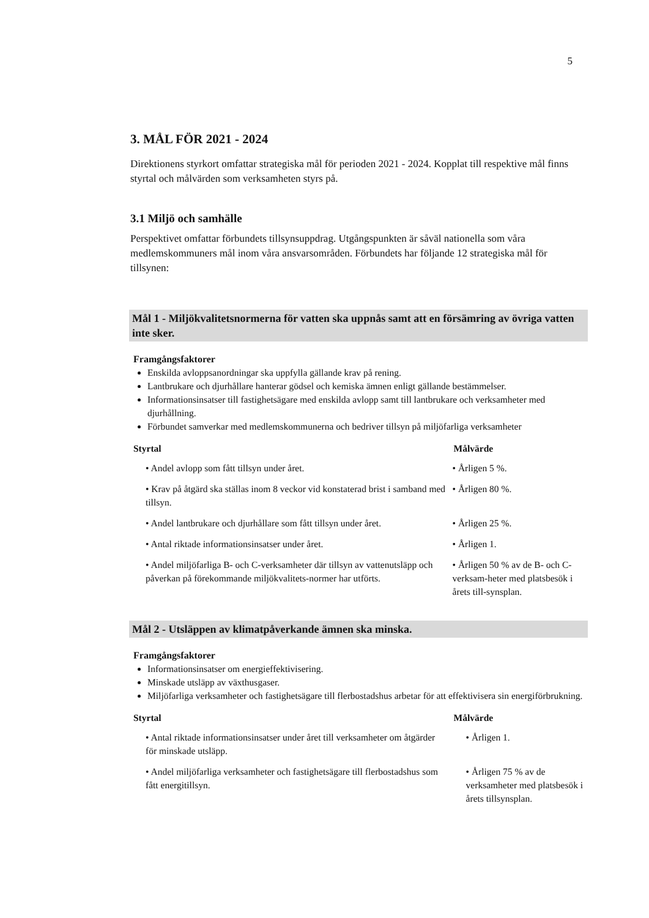5
3. MÅL FÖR 2021 - 2024
Direktionens styrkort omfattar strategiska mål för perioden 2021 - 2024. Kopplat till respektive mål finns styrtal och målvärden som verksamheten styrs på.
3.1 Miljö och samhälle
Perspektivet omfattar förbundets tillsynsuppdrag. Utgångspunkten är såväl nationella som våra medlemskommuners mål inom våra ansvarsområden. Förbundets har följande 12 strategiska mål för tillsynen:
Mål 1 - Miljökvalitetsnormerna för vatten ska uppnås samt att en försämring av övriga vatten inte sker.
Framgångsfaktorer
Enskilda avloppsanordningar ska uppfylla gällande krav på rening.
Lantbrukare och djurhållare hanterar gödsel och kemiska ämnen enligt gällande bestämmelser.
Informationsinsatser till fastighetsägare med enskilda avlopp samt till lantbrukare och verksamheter med djurhållning.
Förbundet samverkar med medlemskommunerna och bedriver tillsyn på miljöfarliga verksamheter
| Styrtal | Målvärde |
| --- | --- |
| • Andel avlopp som fått tillsyn under året. | • Årligen 5 %. |
| • Krav på åtgärd ska ställas inom 8 veckor vid konstaterad brist i samband med tillsyn. | • Årligen 80 %. |
| • Andel lantbrukare och djurhållare som fått tillsyn under året. | • Årligen 25 %. |
| • Antal riktade informationsinsatser under året. | • Årligen 1. |
| • Andel miljöfarliga B- och C-verksamheter där tillsyn av vattenutsläpp och påverkan på förekommande miljökvalitets-normer har utförts. | • Årligen 50 % av de B- och C-verksam-heter med platsbesök i årets till-synsplan. |
Mål 2 - Utsläppen av klimatpåverkande ämnen ska minska.
Framgångsfaktorer
Informationsinsatser om energieffektivisering.
Minskade utsläpp av växthusgaser.
Miljöfarliga verksamheter och fastighetsägare till flerbostadshus arbetar för att effektivisera sin energiförbrukning.
| Styrtal | Målvärde |
| --- | --- |
| • Antal riktade informationsinsatser under året till verksamheter om åtgärder för minskade utsläpp. | • Årligen 1. |
| • Andel miljöfarliga verksamheter och fastighetsägare till flerbostadshus som fått energitillsyn. | • Årligen 75 % av de verksamheter med platsbesök i årets tillsynsplan. |